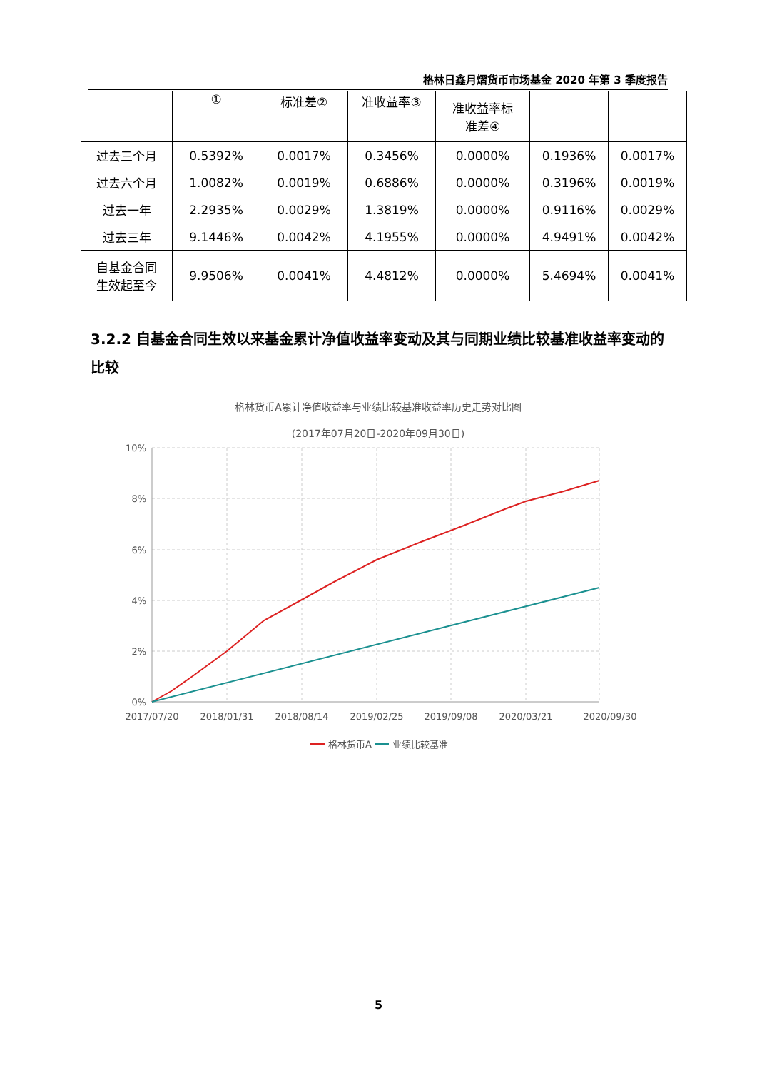格林日鑫月熠货币市场基金 2020 年第 3 季度报告
| | ① | 标准差② | 准收益率③ | 准收益率标 准差④ | | |
| --- | --- | --- | --- | --- | --- | --- |
| 过去三个月 | 0.5392% | 0.0017% | 0.3456% | 0.0000% | 0.1936% | 0.0017% |
| 过去六个月 | 1.0082% | 0.0019% | 0.6886% | 0.0000% | 0.3196% | 0.0019% |
| 过去一年 | 2.2935% | 0.0029% | 1.3819% | 0.0000% | 0.9116% | 0.0029% |
| 过去三年 | 9.1446% | 0.0042% | 4.1955% | 0.0000% | 4.9491% | 0.0042% |
| 自基金合同 生效起至今 | 9.9506% | 0.0041% | 4.4812% | 0.0000% | 5.4694% | 0.0041% |
3.2.2 自基金合同生效以来基金累计净值收益率变动及其与同期业绩比较基准收益率变动的比较
格林货币A累计净值收益率与业绩比较基准收益率历史走势对比图
(2017年07月20日-2020年09月30日)
10%
8%
6%
4%
2%
0%
2017/07/20
2018/01/31
2018/08/14
2019/02/25
2019/09/08
2020/03/21
2020/09/30
格林货币A
业绩比较基准
5